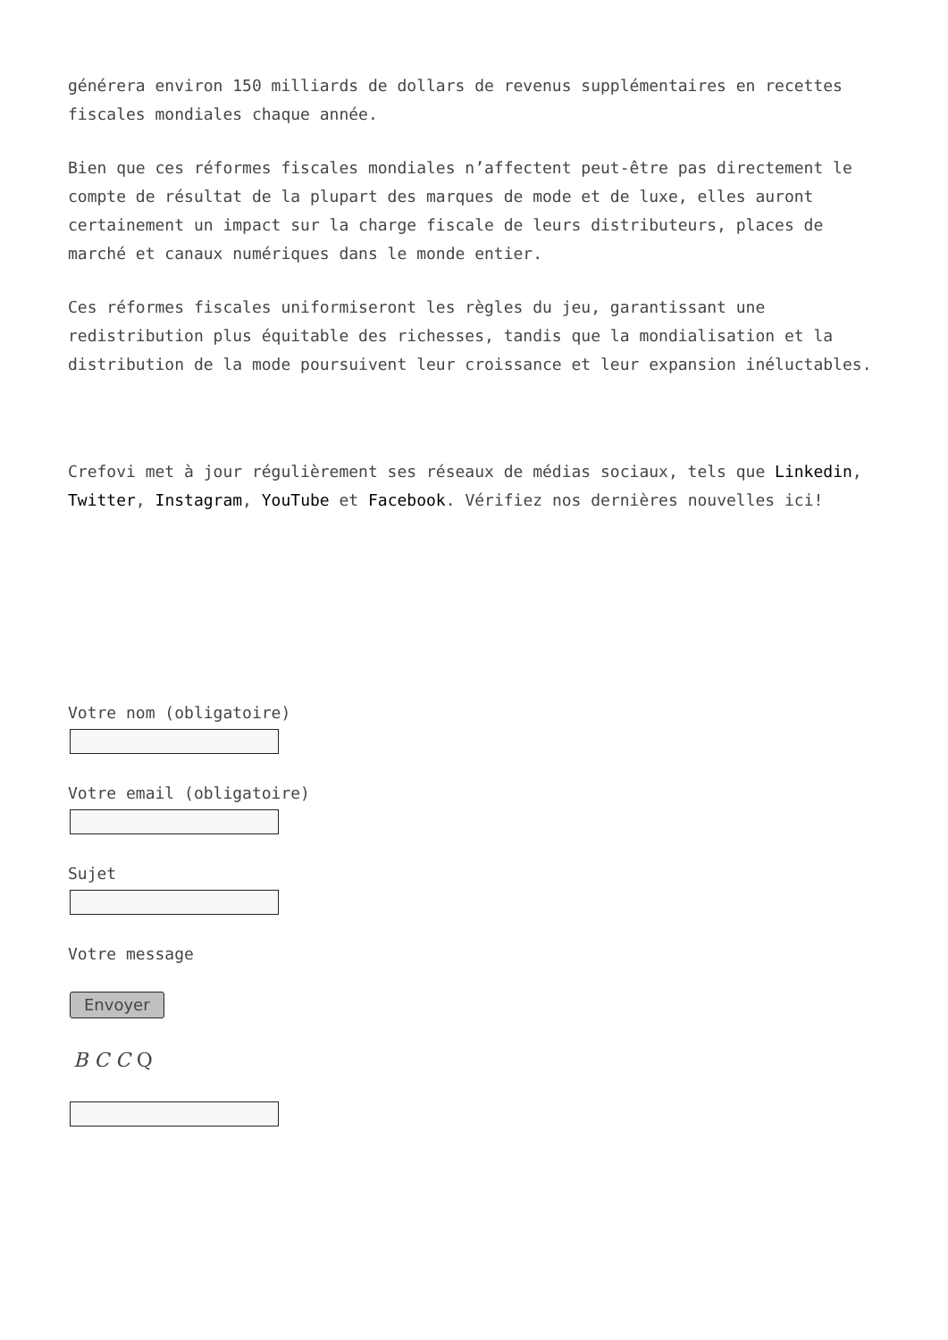générera environ 150 milliards de dollars de revenus supplémentaires en recettes fiscales mondiales chaque année.
Bien que ces réformes fiscales mondiales n’affectent peut-être pas directement le compte de résultat de la plupart des marques de mode et de luxe, elles auront certainement un impact sur la charge fiscale de leurs distributeurs, places de marché et canaux numériques dans le monde entier.
Ces réformes fiscales uniformiseront les règles du jeu, garantissant une redistribution plus équitable des richesses, tandis que la mondialisation et la distribution de la mode poursuivent leur croissance et leur expansion inéluctables.
Crefovi met à jour régulièrement ses réseaux de médias sociaux, tels que Linkedin, Twitter, Instagram, YouTube et Facebook. Vérifiez nos dernières nouvelles ici!
Votre nom (obligatoire)
Votre email (obligatoire)
Sujet
Votre message
Envoyer
B C C Q